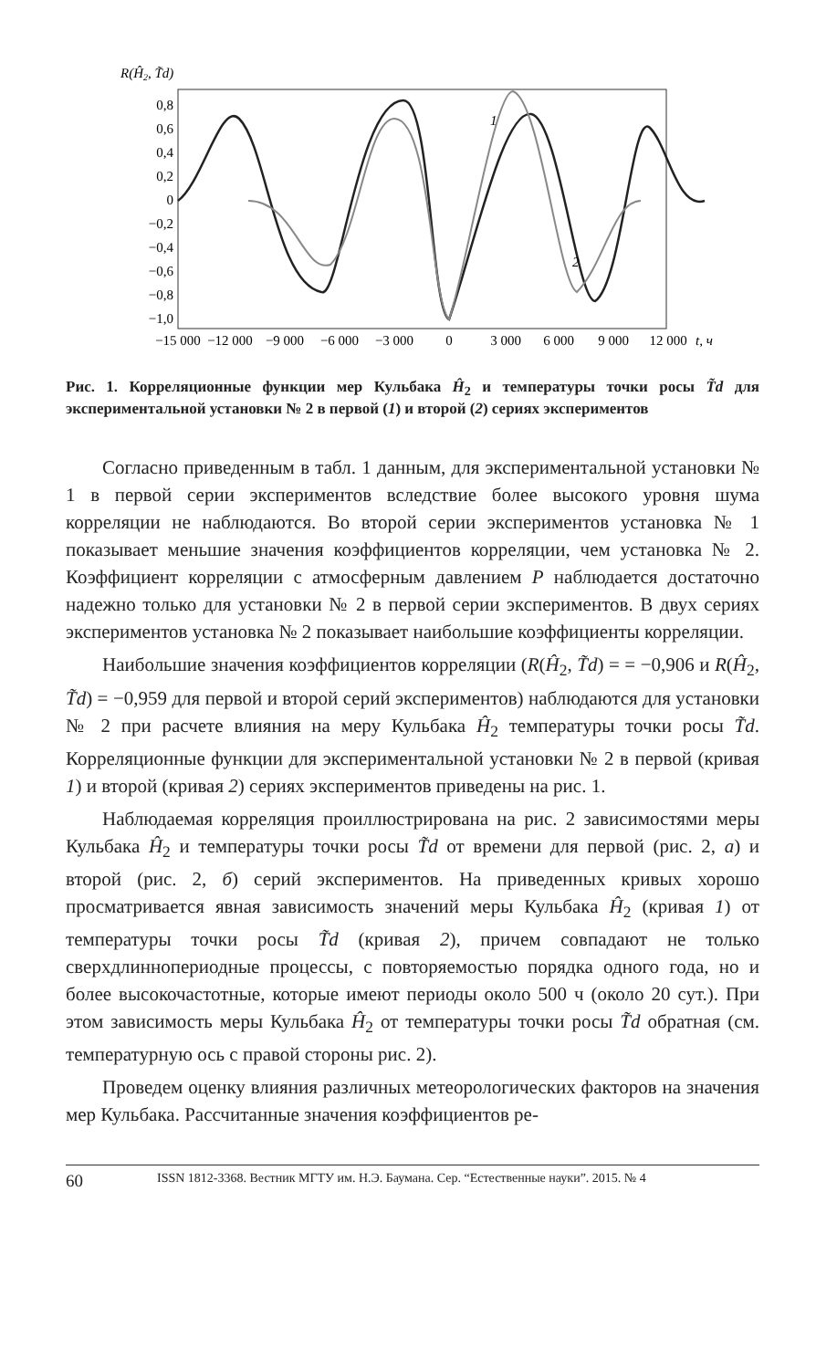R(Ĥ2, T̃d)
0,8
0,6
0,4
0,2
0
−0,2
−0,4
−0,6
−0,8
−1,0
−15 000
−12 000
−9 000
−6 000
−3 000
0
3 000
6 000
9 000
12 000
t, ч
1
2
Рис. 1. Корреляционные функции мер Кульбака Ĥ<sub>2</sub> и температуры точки росы T̃d для экспериментальной установки № 2 в первой (1) и второй (2) сериях экспериментов
Согласно приведенным в табл. 1 данным, для экспериментальной установки № 1 в первой серии экспериментов вследствие более высокого уровня шума корреляции не наблюдаются. Во второй серии экспериментов установка № 1 показывает меньшие значения коэффициентов корреляции, чем установка № 2. Коэффициент корреляции с атмосферным давлением P наблюдается достаточно надежно только для установки № 2 в первой серии экспериментов. В двух сериях экспериментов установка № 2 показывает наибольшие коэффициенты корреляции.
Наибольшие значения коэффициентов корреляции (R(Ĥ<sub>2</sub>, T̃d) = = −0,906 и R(Ĥ<sub>2</sub>, T̃d) = −0,959 для первой и второй серий экспериментов) наблюдаются для установки № 2 при расчете влияния на меру Кульбака Ĥ<sub>2</sub> температуры точки росы T̃d. Корреляционные функции для экспериментальной установки № 2 в первой (кривая 1) и второй (кривая 2) сериях экспериментов приведены на рис. 1.
Наблюдаемая корреляция проиллюстрирована на рис. 2 зависимостями меры Кульбака Ĥ<sub>2</sub> и температуры точки росы T̃d от времени для первой (рис. 2, а) и второй (рис. 2, б) серий экспериментов. На приведенных кривых хорошо просматривается явная зависимость значений меры Кульбака Ĥ<sub>2</sub> (кривая 1) от температуры точки росы T̃d (кривая 2), причем совпадают не только сверхдлиннопериодные процессы, с повторяемостью порядка одного года, но и более высокочастотные, которые имеют периоды около 500 ч (около 20 сут.). При этом зависимость меры Кульбака Ĥ<sub>2</sub> от температуры точки росы T̃d обратная (см. температурную ось с правой стороны рис. 2).
Проведем оценку влияния различных метеорологических факторов на значения мер Кульбака. Рассчитанные значения коэффициентов ре-
60 ISSN 1812-3368. Вестник МГТУ им. Н.Э. Баумана. Сер. “Естественные науки”. 2015. № 4